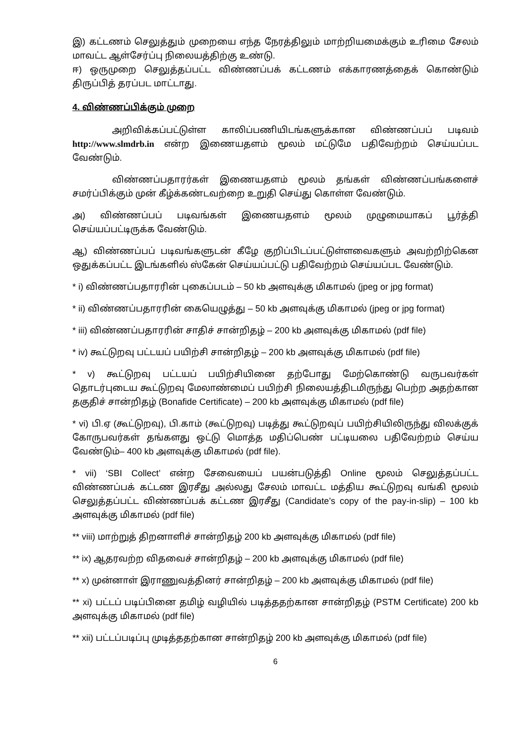இ) கட்டணம் செலுத்தும் முறையை எந்த நேரத்திலும் மாற்றியமைக்கும் உரிமை சேலம் மாவட்ட ஆள்சேர்ப்பு நிலையத்திற்கு உண்டு.
ஈ) ஒருமுறை செலுத்தப்பட்ட விண்ணப்பக் கட்டணம் எக்காரணத்தைக் கொண்டும் திருப்பித் தரப்பட மாட்டாது.
4. விண்ணப்பிக்கும் முறை
அறிவிக்கப்பட்டுள்ள காலிப்பணியிடங்களுக்கான விண்ணப்பப் படிவம் http://www.slmdrb.in என்ற இணையதளம் மூலம் மட்டுமே பதிவேற்றம் செய்யப்பட வேண்டும்.
விண்ணப்பதாரர்கள் இணையதளம் மூலம் தங்கள் விண்ணப்பங்களைச் சமர்ப்பிக்கும் முன் கீழ்க்கண்டவற்றை உறுதி செய்து கொள்ள வேண்டும்.
அ) விண்ணப்பப் படிவங்கள் இணையதளம் மூலம் முழுமையாகப் பூர்த்தி செய்யப்பட்டிருக்க வேண்டும்.
ஆ) விண்ணப்பப் படிவங்களுடன் கீழே குறிப்பிடப்பட்டுள்ளவைகளும் அவற்றிற்கென ஒதுக்கப்பட்ட இடங்களில் ஸ்கேன் செய்யப்பட்டு பதிவேற்றம் செய்யப்பட வேண்டும்.
* i) விண்ணப்பதாரரின் புகைப்படம் – 50 kb அளவுக்கு மிகாமல் (jpeg or jpg format)
* ii) விண்ணப்பதாரரின் கையெழுத்து – 50 kb அளவுக்கு மிகாமல் (jpeg or jpg format)
* iii) விண்ணப்பதாரரின் சாதிச் சான்றிதழ் – 200 kb அளவுக்கு மிகாமல் (pdf file)
* iv) கூட்டுறவு பட்டயப் பயிற்சி சான்றிதழ் – 200 kb அளவுக்கு மிகாமல் (pdf file)
* v) கூட்டுறவு பட்டயப் பயிற்சியினை தற்போது மேற்கொண்டு வருபவர்கள் தொடர்புடைய கூட்டுறவு மேலாண்மைப் பயிற்சி நிலையத்திடமிருந்து பெற்ற அதற்கான தகுதிச் சான்றிதழ் (Bonafide Certificate) – 200 kb அளவுக்கு மிகாமல் (pdf file)
* vi) பி.ஏ (கூட்டுறவு), பி.காம் (கூட்டுறவு) படித்து கூட்டுறவுப் பயிற்சியிலிருந்து விலக்குக் கோருபவர்கள் தங்களது ஒட்டு மொத்த மதிப்பெண் பட்டியலை பதிவேற்றம் செய்ய வேண்டும்– 400 kb அளவுக்கு மிகாமல் (pdf file).
* vii) ‘SBI Collect’ என்ற சேவையைப் பயன்படுத்தி Online மூலம் செலுத்தப்பட்ட விண்ணப்பக் கட்டண இரசீது அல்லது சேலம் மாவட்ட மத்திய கூட்டுறவு வங்கி மூலம் செலுத்தப்பட்ட விண்ணப்பக் கட்டண இரசீது (Candidate’s copy of the pay-in-slip) – 100 kb அளவுக்கு மிகாமல் (pdf file)
** viii) மாற்றுத் திறனாளிச் சான்றிதழ் 200 kb அளவுக்கு மிகாமல் (pdf file)
** ix) ஆதரவற்ற விதவைச் சான்றிதழ் – 200 kb அளவுக்கு மிகாமல் (pdf file)
** x) முன்னாள் இராணுவத்தினர் சான்றிதழ் – 200 kb அளவுக்கு மிகாமல் (pdf file)
** xi) பட்டப் படிப்பினை தமிழ் வழியில் படித்ததற்கான சான்றிதழ் (PSTM Certificate) 200 kb அளவுக்கு மிகாமல் (pdf file)
** xii) பட்டப்படிப்பு முடித்ததற்கான சான்றிதழ் 200 kb அளவுக்கு மிகாமல் (pdf file)
6